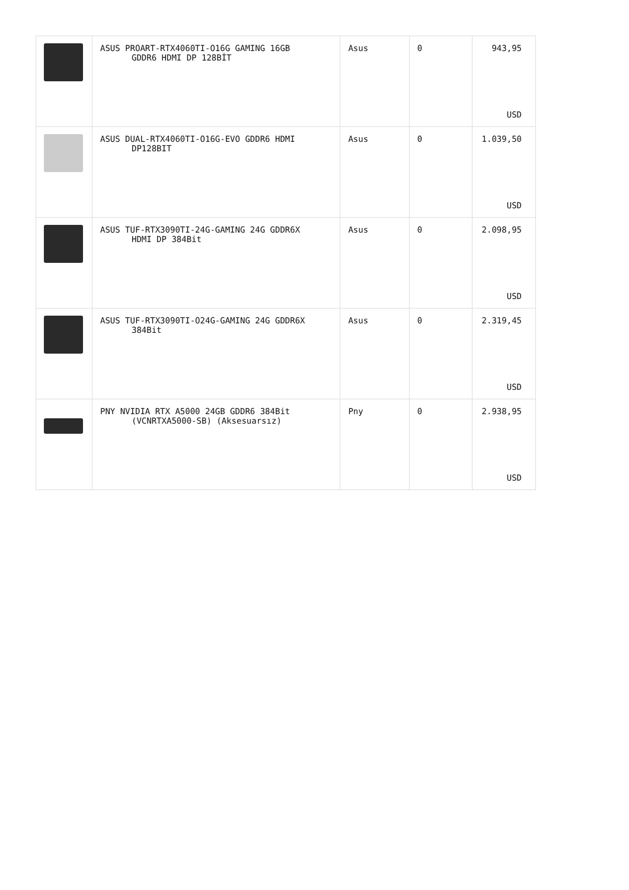| | ASUS PROART-RTX4060TI-O16G GAMING 16GB GDDR6 HDMI DP 128BİT | Asus | 0 | 943,95 USD |
| | ASUS DUAL-RTX4060TI-O16G-EVO GDDR6 HDMI DP128BIT | Asus | 0 | 1.039,50 USD |
| | ASUS TUF-RTX3090TI-24G-GAMING 24G GDDR6X HDMI DP 384Bit | Asus | 0 | 2.098,95 USD |
| | ASUS TUF-RTX3090TI-O24G-GAMING 24G GDDR6X 384Bit | Asus | 0 | 2.319,45 USD |
| | PNY NVIDIA RTX A5000 24GB GDDR6 384Bit (VCNRTXA5000-SB) (Aksesuarsız) | Pny | 0 | 2.938,95 USD |